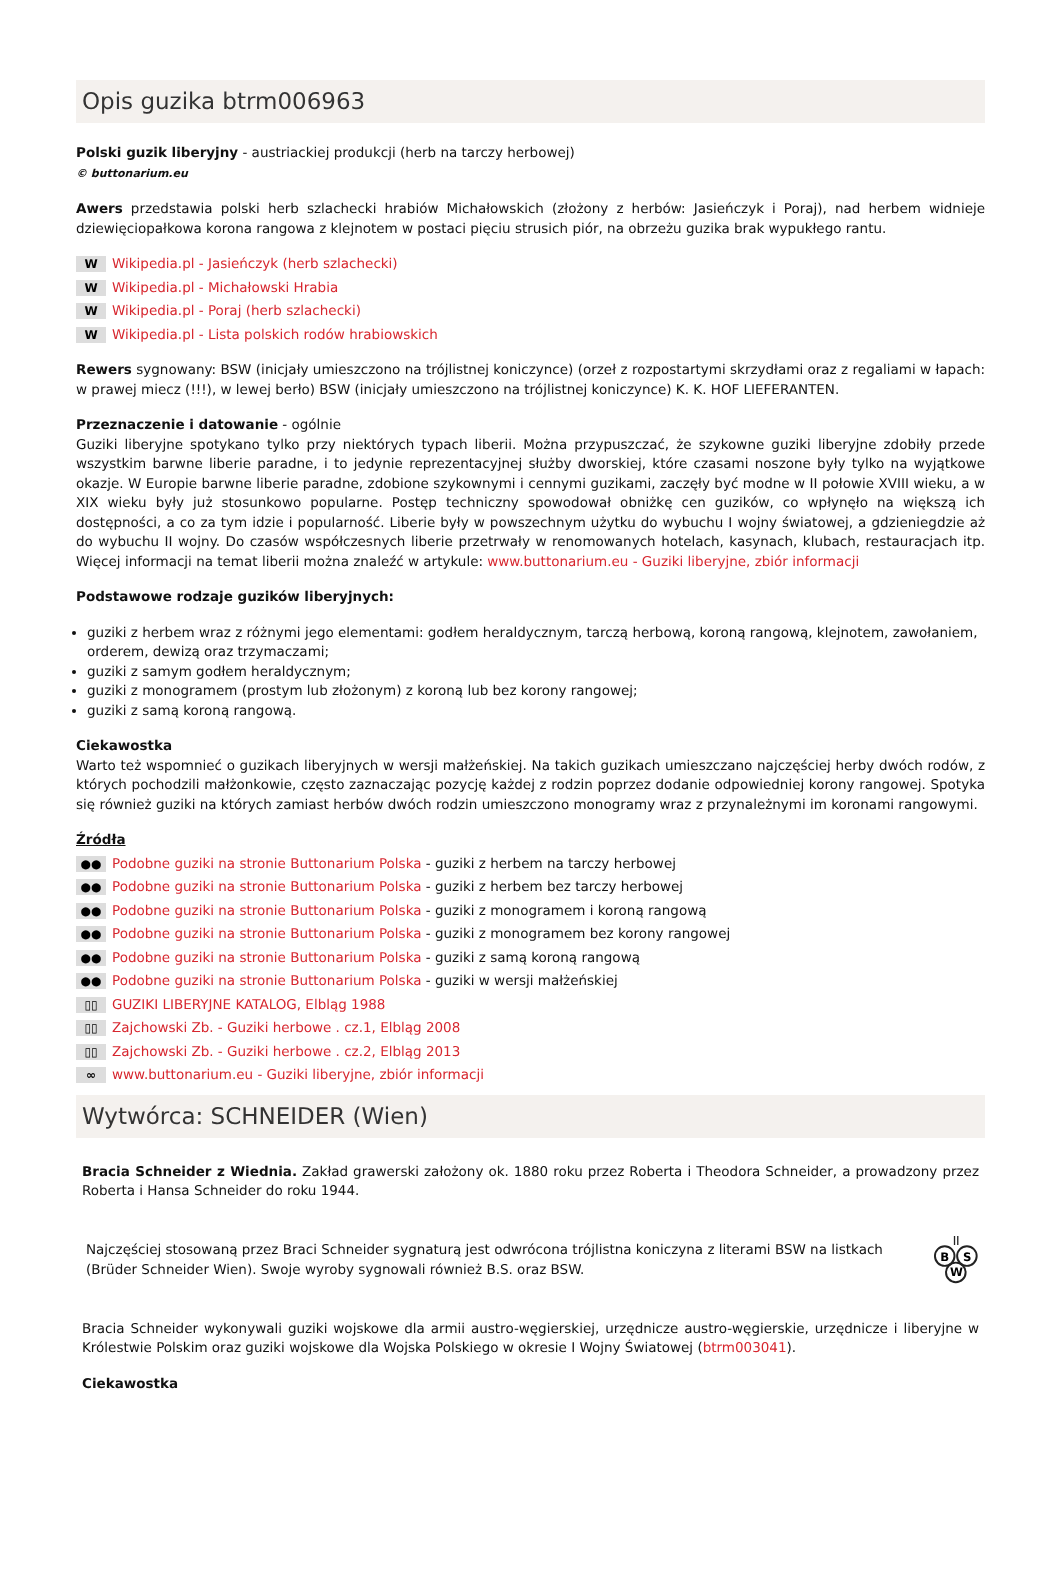Opis guzika btrm006963
Polski guzik liberyjny - austriackiej produkcji (herb na tarczy herbowej)
© buttonarium.eu
Awers przedstawia polski herb szlachecki hrabiów Michałowskich (złożony z herbów: Jasieńczyk i Poraj), nad herbem widnieje dziewięciopałkowa korona rangowa z klejnotem w postaci pięciu strusich piór, na obrzeżu guzika brak wypukłego rantu.
W Wikipedia.pl - Jasieńczyk (herb szlachecki)
W Wikipedia.pl - Michałowski Hrabia
W Wikipedia.pl - Poraj (herb szlachecki)
W Wikipedia.pl - Lista polskich rodów hrabiowskich
Rewers sygnowany: BSW (inicjały umieszczono na trójlistnej koniczynce) (orzeł z rozpostartymi skrzydłami oraz z regaliami w łapach: w prawej miecz (!!!), w lewej berło) BSW (inicjały umieszczono na trójlistnej koniczynce) K. K. HOF LIEFERANTEN.
Przeznaczenie i datowanie - ogólnie
Guziki liberyjne spotykano tylko przy niektórych typach liberii. Można przypuszczać, że szykowne guziki liberyjne zdobiły przede wszystkim barwne liberie paradne, i to jedynie reprezentacyjnej służby dworskiej, które czasami noszone były tylko na wyjątkowe okazje. W Europie barwne liberie paradne, zdobione szykownymi i cennymi guzikami, zaczęły być modne w II połowie XVIII wieku, a w XIX wieku były już stosunkowo popularne. Postęp techniczny spowodował obniżkę cen guzików, co wpłynęło na większą ich dostępności, a co za tym idzie i popularność. Liberie były w powszechnym użytku do wybuchu I wojny światowej, a gdzieniegdzie aż do wybuchu II wojny. Do czasów współczesnych liberie przetrwały w renomowanych hotelach, kasynach, klubach, restauracjach itp. Więcej informacji na temat liberii można znaleźć w artykule: www.buttonarium.eu - Guziki liberyjne, zbiór informacji
Podstawowe rodzaje guzików liberyjnych:
guziki z herbem wraz z różnymi jego elementami: godłem heraldycznym, tarczą herbową, koroną rangową, klejnotem, zawołaniem, orderem, dewizą oraz trzymaczami;
guziki z samym godłem heraldycznym;
guziki z monogramem (prostym lub złożonym) z koroną lub bez korony rangowej;
guziki z samą koroną rangową.
Ciekawostka
Warto też wspomnieć o guzikach liberyjnych w wersji małżeńskiej. Na takich guzikach umieszczano najczęściej herby dwóch rodów, z których pochodzili małżonkowie, często zaznaczając pozycję każdej z rodzin poprzez dodanie odpowiedniej korony rangowej. Spotyka się również guziki na których zamiast herbów dwóch rodzin umieszczono monogramy wraz z przynależnymi im koronami rangowymi.
Źródła
●● Podobne guziki na stronie Buttonarium Polska - guziki z herbem na tarczy herbowej
●● Podobne guziki na stronie Buttonarium Polska - guziki z herbem bez tarczy herbowej
●● Podobne guziki na stronie Buttonarium Polska - guziki z monogramem i koroną rangową
●● Podobne guziki na stronie Buttonarium Polska - guziki z monogramem bez korony rangowej
●● Podobne guziki na stronie Buttonarium Polska - guziki z samą koroną rangową
●● Podobne guziki na stronie Buttonarium Polska - guziki w wersji małżeńskiej
▯▯ GUZIKI LIBERYJNE KATALOG, Elbląg 1988
▯▯ Zajchowski Zb. - Guziki herbowe . cz.1, Elbląg 2008
▯▯ Zajchowski Zb. - Guziki herbowe . cz.2, Elbląg 2013
∞ www.buttonarium.eu - Guziki liberyjne, zbiór informacji
Wytwórca: SCHNEIDER (Wien)
Bracia Schneider z Wiednia. Zakład grawerski założony ok. 1880 roku przez Roberta i Theodora Schneider, a prowadzony przez Roberta i Hansa Schneider do roku 1944.
Najczęściej stosowaną przez Braci Schneider sygnaturą jest odwrócona trójlistna koniczyna z literami BSW na listkach (Brüder Schneider Wien). Swoje wyroby sygnowali również B.S. oraz BSW.
B
S
W
Bracia Schneider wykonywali guziki wojskowe dla armii austro-węgierskiej, urzędnicze austro-węgierskie, urzędnicze i liberyjne w Królestwie Polskim oraz guziki wojskowe dla Wojska Polskiego w okresie I Wojny Światowej (btrm003041).
Ciekawostka